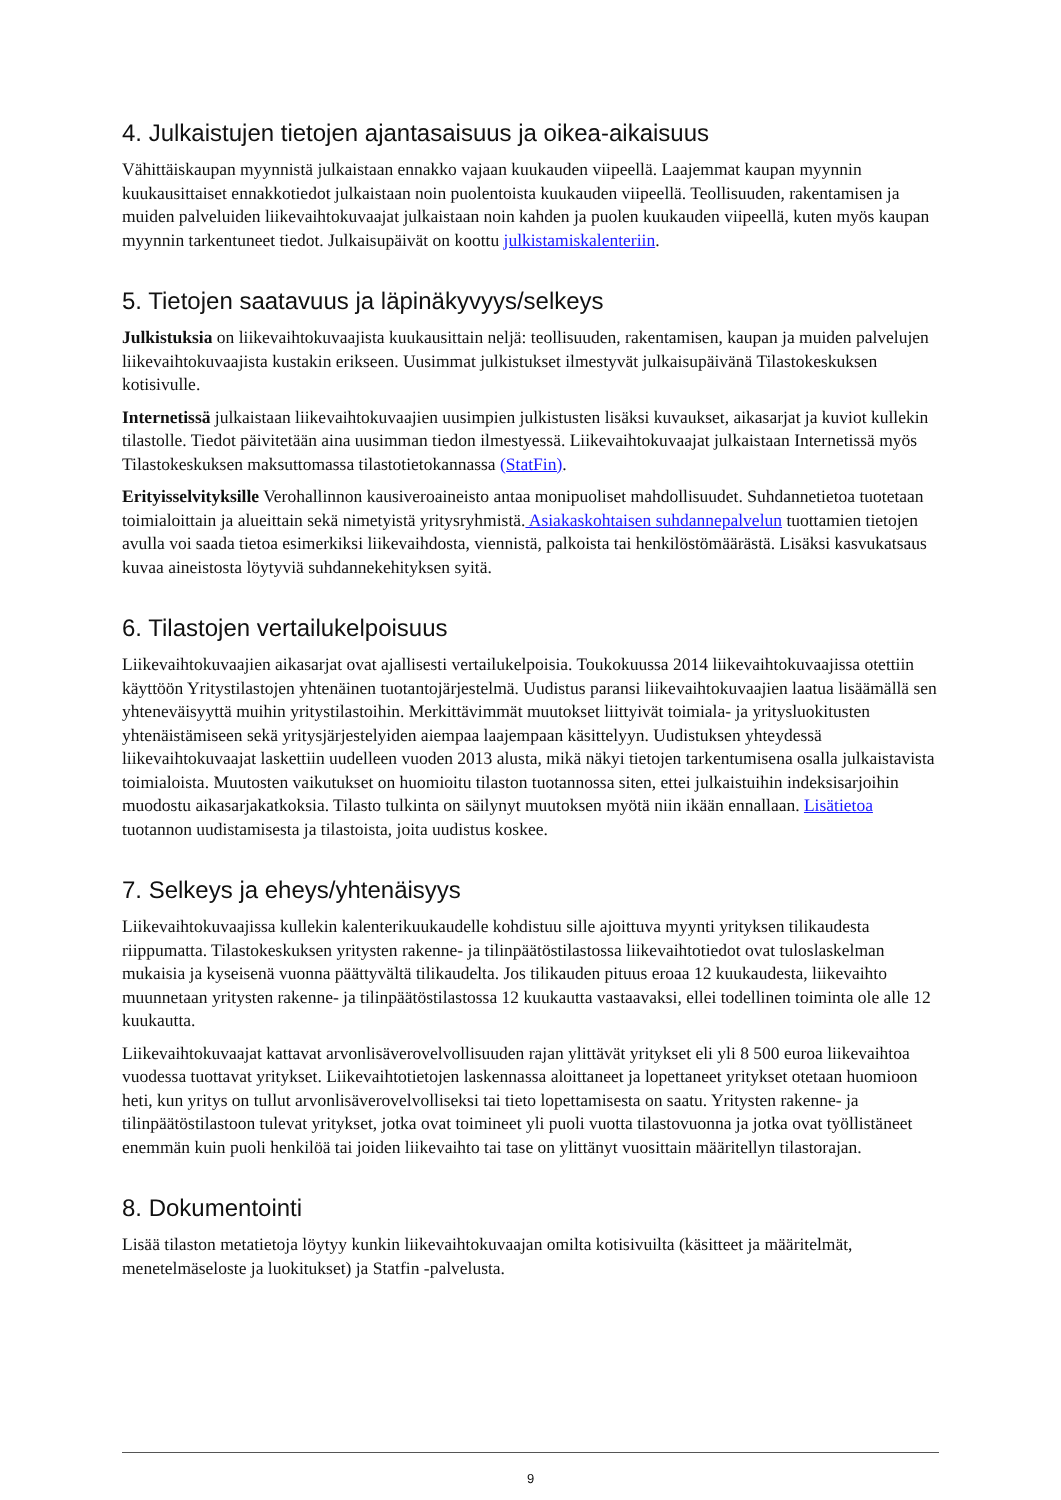4. Julkaistujen tietojen ajantasaisuus ja oikea-aikaisuus
Vähittäiskaupan myynnistä julkaistaan ennakko vajaan kuukauden viipeellä. Laajemmat kaupan myynnin kuukausittaiset ennakkotiedot julkaistaan noin puolentoista kuukauden viipeellä. Teollisuuden, rakentamisen ja muiden palveluiden liikevaihtokuvaajat julkaistaan noin kahden ja puolen kuukauden viipeellä, kuten myös kaupan myynnin tarkentuneet tiedot. Julkaisupäivät on koottu julkistamiskalenteriin.
5. Tietojen saatavuus ja läpinäkyvyys/selkeys
Julkistuksia on liikevaihtokuvaajista kuukausittain neljä: teollisuuden, rakentamisen, kaupan ja muiden palvelujen liikevaihtokuvaajista kustakin erikseen. Uusimmat julkistukset ilmestyvät julkaisupäivänä Tilastokeskuksen kotisivulle.
Internetissä julkaistaan liikevaihtokuvaajien uusimpien julkistusten lisäksi kuvaukset, aikasarjat ja kuviot kullekin tilastolle. Tiedot päivitetään aina uusimman tiedon ilmestyessä. Liikevaihtokuvaajat julkaistaan Internetissä myös Tilastokeskuksen maksuttomassa tilastotietokannassa (StatFin).
Erityisselvityksille Verohallinnon kausiveroaineisto antaa monipuoliset mahdollisuudet. Suhdannetietoa tuotetaan toimialoittain ja alueittain sekä nimetyistä yritysryhmistä. Asiakaskohtaisen suhdannepalvelun tuottamien tietojen avulla voi saada tietoa esimerkiksi liikevaihdosta, viennistä, palkoista tai henkilöstömäärästä. Lisäksi kasvukatsaus kuvaa aineistosta löytyviä suhdannekehityksen syitä.
6. Tilastojen vertailukelpoisuus
Liikevaihtokuvaajien aikasarjat ovat ajallisesti vertailukelpoisia. Toukokuussa 2014 liikevaihtokuvaajissa otettiin käyttöön Yritystilastojen yhtenäinen tuotantojärjestelmä. Uudistus paransi liikevaihtokuvaajien laatua lisäämällä sen yhteneväisyyttä muihin yritystilastoihin. Merkittävimmät muutokset liittyivät toimiala- ja yritysluokitusten yhtenäistämiseen sekä yritysjärjestelyiden aiempaa laajempaan käsittelyyn. Uudistuksen yhteydessä liikevaihtokuvaajat laskettiin uudelleen vuoden 2013 alusta, mikä näkyi tietojen tarkentumisena osalla julkaistavista toimialoista. Muutosten vaikutukset on huomioitu tilaston tuotannossa siten, ettei julkaistuihin indeksisarjoihin muodostu aikasarjakatkoksia. Tilasto tulkinta on säilynyt muutoksen myötä niin ikään ennallaan. Lisätietoa tuotannon uudistamisesta ja tilastoista, joita uudistus koskee.
7. Selkeys ja eheys/yhtenäisyys
Liikevaihtokuvaajissa kullekin kalenterikuukaudelle kohdistuu sille ajoittuva myynti yrityksen tilikaudesta riippumatta. Tilastokeskuksen yritysten rakenne- ja tilinpäätöstilastossa liikevaihtotiedot ovat tuloslaskelman mukaisia ja kyseisenä vuonna päättyvältä tilikaudelta. Jos tilikauden pituus eroaa 12 kuukaudesta, liikevaihto muunnetaan yritysten rakenne- ja tilinpäätöstilastossa 12 kuukautta vastaavaksi, ellei todellinen toiminta ole alle 12 kuukautta.
Liikevaihtokuvaajat kattavat arvonlisäverovelvollisuuden rajan ylittävät yritykset eli yli 8 500 euroa liikevaihtoa vuodessa tuottavat yritykset. Liikevaihtotietojen laskennassa aloittaneet ja lopettaneet yritykset otetaan huomioon heti, kun yritys on tullut arvonlisäverovelvolliseksi tai tieto lopettamisesta on saatu. Yritysten rakenne- ja tilinpäätöstilastoon tulevat yritykset, jotka ovat toimineet yli puoli vuotta tilastovuonna ja jotka ovat työllistäneet enemmän kuin puoli henkilöä tai joiden liikevaihto tai tase on ylittänyt vuosittain määritellyn tilastorajan.
8. Dokumentointi
Lisää tilaston metatietoja löytyy kunkin liikevaihtokuvaajan omilta kotisivuilta (käsitteet ja määritelmät, menetelmäseloste ja luokitukset) ja Statfin -palvelusta.
9